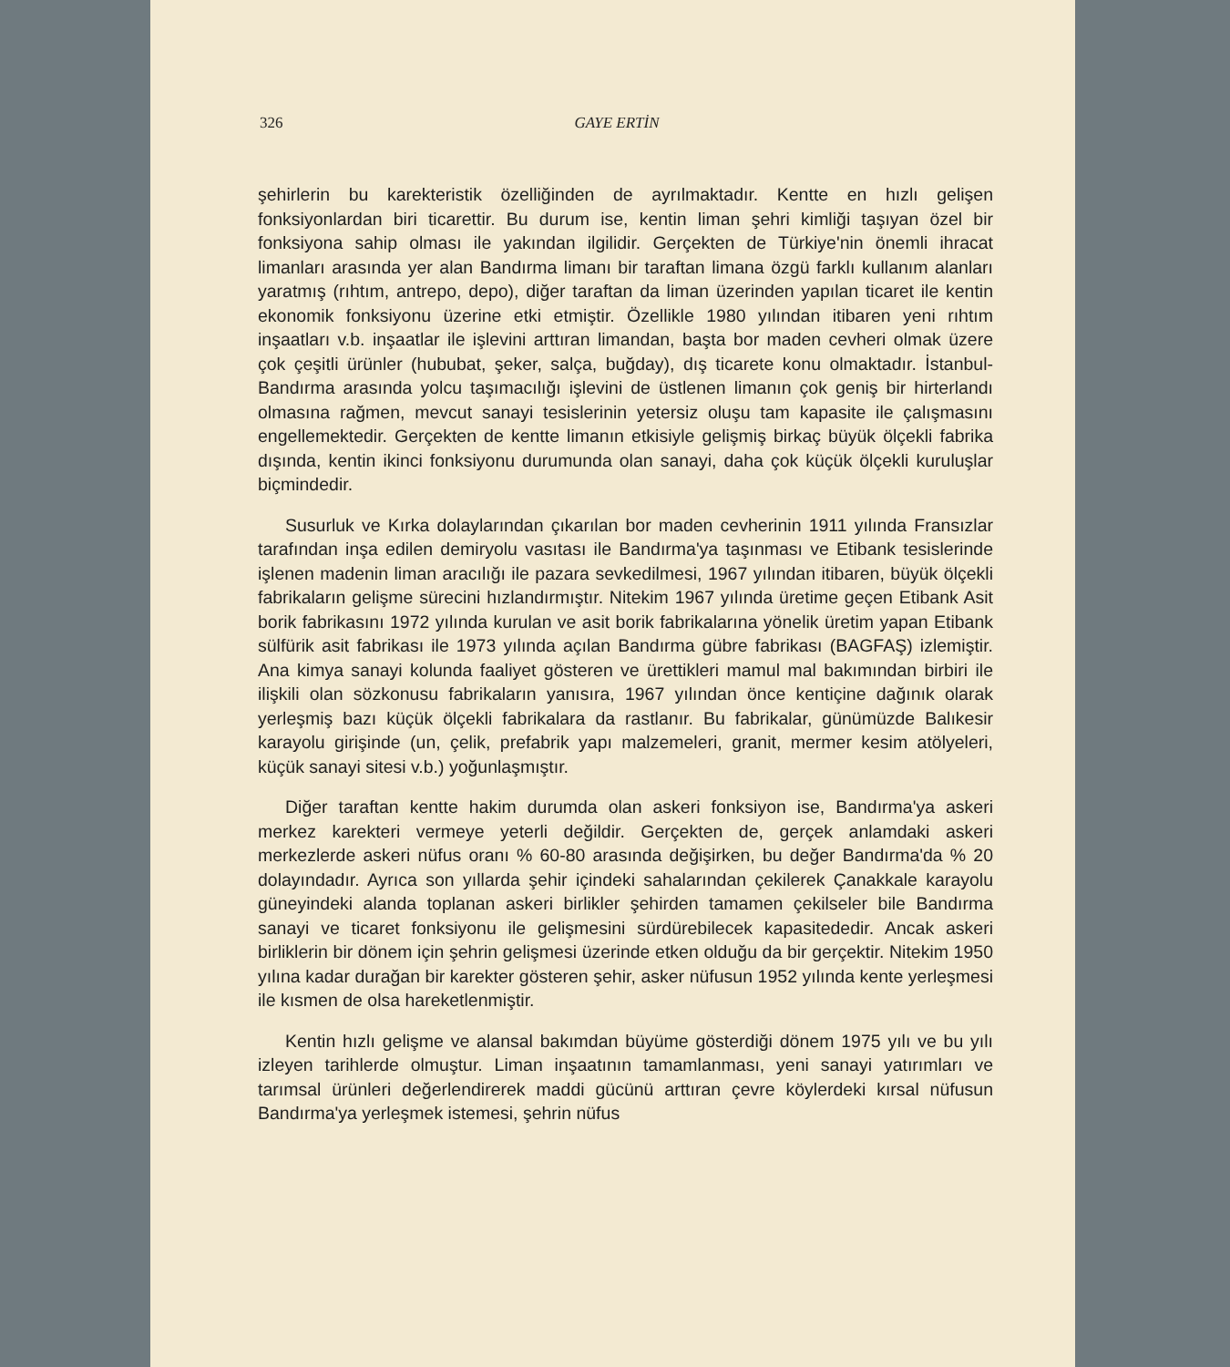326 GAYE ERTİN
şehirlerin bu karekteristik özelliğinden de ayrılmaktadır. Kentte en hızlı gelişen fonksiyonlardan biri ticarettir. Bu durum ise, kentin liman şehri kimliği taşıyan özel bir fonksiyona sahip olması ile yakından ilgilidir. Gerçekten de Türkiye'nin önemli ihracat limanları arasında yer alan Bandırma limanı bir taraftan limana özgü farklı kullanım alanları yaratmış (rıhtım, antrepo, depo), diğer taraftan da liman üzerinden yapılan ticaret ile kentin ekonomik fonksiyonu üzerine etki etmiştir. Özellikle 1980 yılından itibaren yeni rıhtım inşaatları v.b. inşaatlar ile işlevini arttıran limandan, başta bor maden cevheri olmak üzere çok çeşitli ürünler (hububat, şeker, salça, buğday), dış ticarete konu olmaktadır. İstanbul-Bandırma arasında yolcu taşımacılığı işlevini de üstlenen limanın çok geniş bir hirterlandı olmasına rağmen, mevcut sanayi tesislerinin yetersiz oluşu tam kapasite ile çalışmasını engellemektedir. Gerçekten de kentte limanın etkisiyle gelişmiş birkaç büyük ölçekli fabrika dışında, kentin ikinci fonksiyonu durumunda olan sanayi, daha çok küçük ölçekli kuruluşlar biçmindedir.
Susurluk ve Kırka dolaylarından çıkarılan bor maden cevherinin 1911 yılında Fransızlar tarafından inşa edilen demiryolu vasıtası ile Bandırma'ya taşınması ve Etibank tesislerinde işlenen madenin liman aracılığı ile pazara sevkedilmesi, 1967 yılından itibaren, büyük ölçekli fabrikaların gelişme sürecini hızlandırmıştır. Nitekim 1967 yılında üretime geçen Etibank Asit borik fabrikasını 1972 yılında kurulan ve asit borik fabrikalarına yönelik üretim yapan Etibank sülfürik asit fabrikası ile 1973 yılında açılan Bandırma gübre fabrikası (BAGFAŞ) izlemiştir. Ana kimya sanayi kolunda faaliyet gösteren ve ürettikleri mamul mal bakımından birbiri ile ilişkili olan sözkonusu fabrikaların yanısıra, 1967 yılından önce kentiçine dağınık olarak yerleşmiş bazı küçük ölçekli fabrikalara da rastlanır. Bu fabrikalar, günümüzde Balıkesir karayolu girişinde (un, çelik, prefabrik yapı malzemeleri, granit, mermer kesim atölyeleri, küçük sanayi sitesi v.b.) yoğunlaşmıştır.
Diğer taraftan kentte hakim durumda olan askeri fonksiyon ise, Bandırma'ya askeri merkez karekteri vermeye yeterli değildir. Gerçekten de, gerçek anlamdaki askeri merkezlerde askeri nüfus oranı % 60-80 arasında değişirken, bu değer Bandırma'da % 20 dolayındadır. Ayrıca son yıllarda şehir içindeki sahalarından çekilerek Çanakkale karayolu güneyindeki alanda toplanan askeri birlikler şehirden tamamen çekilseler bile Bandırma sanayi ve ticaret fonksiyonu ile gelişmesini sürdürebilecek kapasitededir. Ancak askeri birliklerin bir dönem için şehrin gelişmesi üzerinde etken olduğu da bir gerçektir. Nitekim 1950 yılına kadar durağan bir karekter gösteren şehir, asker nüfusun 1952 yılında kente yerleşmesi ile kısmen de olsa hareketlenmiştir.
Kentin hızlı gelişme ve alansal bakımdan büyüme gösterdiği dönem 1975 yılı ve bu yılı izleyen tarihlerde olmuştur. Liman inşaatının tamamlanması, yeni sanayi yatırımları ve tarımsal ürünleri değerlendirerek maddi gücünü arttıran çevre köylerdeki kırsal nüfusun Bandırma'ya yerleşmek istemesi, şehrin nüfus